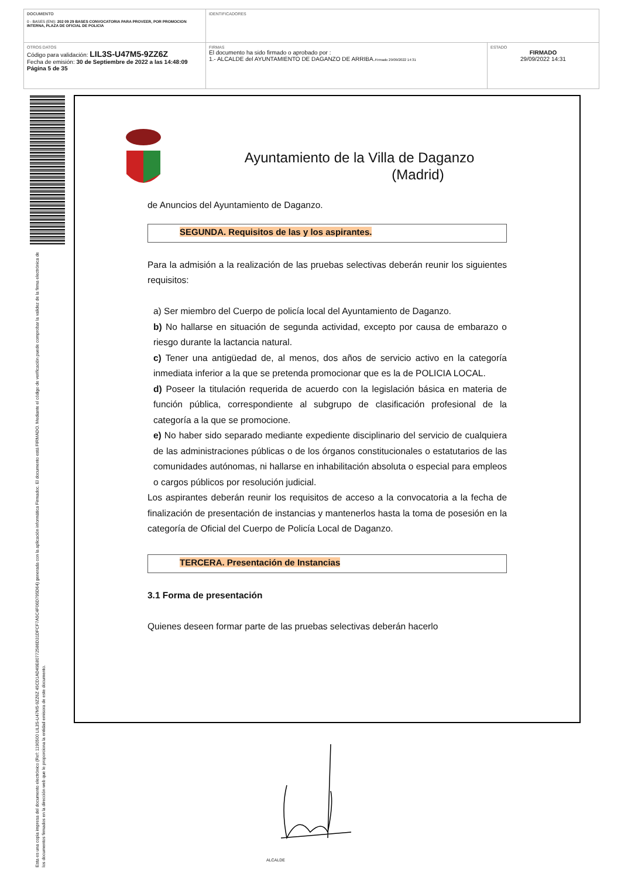| DOCUMENTO 0 - BASES (ENI): 202 09 29 BASES CONVOCATORIA PARA PROVEER, POR PROMOCION INTERNA, PLAZA DE OFICIAL DE POLICIA | IDENTIFICADORES | |
| OTROS DATOS Código para validación: LIL3S-U47M5-9ZZ6Z Fecha de emisión: 30 de Septiembre de 2022 a las 14:48:09 Página 5 de 35 | FIRMAS El documento ha sido firmado o aprobado por : 1.- ALCALDE del AYUNTAMIENTO DE DAGANZO DE ARRIBA. Firmado 29/09/2022 14:31 | ESTADO FIRMADO 29/09/2022 14:31 |
Esta es una copia impresa del documento electrónico (Ref: 1190500 LIL3S-U47M5-9ZZ6Z 45CD1AD49E80772586D31DFCF7A5C4F06D795D64) generada con la aplicación informática Firmadoc. El documento está FIRMADO. Mediante el código de verificación puede comprobar la validez de la firma electrónica de los documentos firmados en la dirección web que le proporciona la entidad emisora de este documento.
Ayuntamiento de la Villa de Daganzo
(Madrid)
de Anuncios del Ayuntamiento de Daganzo.
SEGUNDA. Requisitos de las y los aspirantes.
Para la admisión a la realización de las pruebas selectivas deberán reunir los siguientes requisitos:
a) Ser miembro del Cuerpo de policía local del Ayuntamiento de Daganzo.
b) No hallarse en situación de segunda actividad, excepto por causa de embarazo o riesgo durante la lactancia natural.
c) Tener una antigüedad de, al menos, dos años de servicio activo en la categoría inmediata inferior a la que se pretenda promocionar que es la de POLICIA LOCAL.
d) Poseer la titulación requerida de acuerdo con la legislación básica en materia de función pública, correspondiente al subgrupo de clasificación profesional de la categoría a la que se promocione.
e) No haber sido separado mediante expediente disciplinario del servicio de cualquiera de las administraciones públicas o de los órganos constitucionales o estatutarios de las comunidades autónomas, ni hallarse en inhabilitación absoluta o especial para empleos o cargos públicos por resolución judicial.
Los aspirantes deberán reunir los requisitos de acceso a la convocatoria a la fecha de finalización de presentación de instancias y mantenerlos hasta la toma de posesión en la categoría de Oficial del Cuerpo de Policía Local de Daganzo.
TERCERA. Presentación de Instancias
3.1 Forma de presentación
Quienes deseen formar parte de las pruebas selectivas deberán hacerlo
ALCALDE